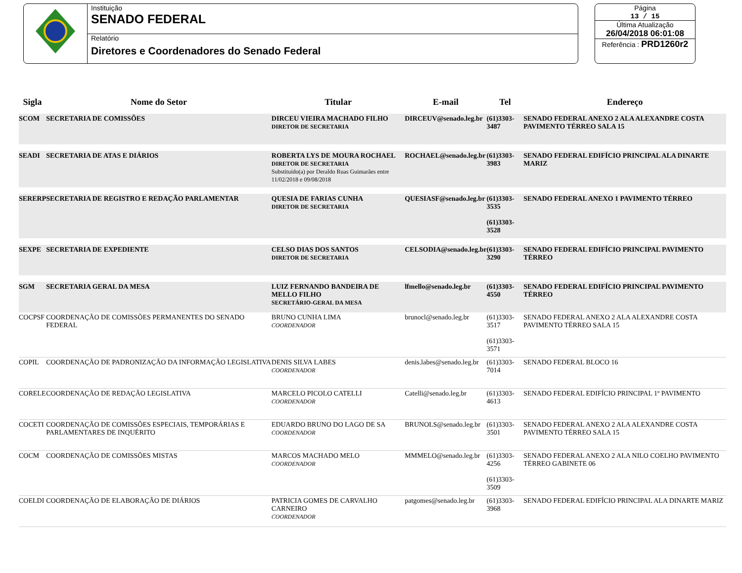Instituição
SENADO FEDERAL
Relatório
Diretores e Coordenadores do Senado Federal
Página
13 / 15
Última Atualização
26/04/2018 06:01:08
Referência : PRD1260r2
| Sigla | Nome do Setor | Titular | E-mail | Tel | Endereço |
| --- | --- | --- | --- | --- | --- |
| SCOM | SECRETARIA DE COMISSÕES | DIRCEU VIEIRA MACHADO FILHO DIRETOR DE SECRETARIA | DIRCEUV@senado.leg.br | (61)3303-3487 | SENADO FEDERAL ANEXO 2 ALA ALEXANDRE COSTA PAVIMENTO TÉRREO SALA 15 |
| SEADI | SECRETARIA DE ATAS E DIÁRIOS | ROBERTA LYS DE MOURA ROCHAEL DIRETOR DE SECRETARIA Substituído(a) por Deraldo Ruas Guimarães entre 11/02/2018 e 09/08/2018 | ROCHAEL@senado.leg.br | (61)3303-3983 | SENADO FEDERAL EDIFÍCIO PRINCIPAL ALA DINARTE MARIZ |
| SERERP | SECRETARIA DE REGISTRO E REDAÇÃO PARLAMENTAR | QUESIA DE FARIAS CUNHA DIRETOR DE SECRETARIA | QUESIASF@senado.leg.br | (61)3303-3535 (61)3303-3528 | SENADO FEDERAL ANEXO 1 PAVIMENTO TÉRREO |
| SEXPE | SECRETARIA DE EXPEDIENTE | CELSO DIAS DOS SANTOS DIRETOR DE SECRETARIA | CELSODIA@senado.leg.br | (61)3303-3290 | SENADO FEDERAL EDIFÍCIO PRINCIPAL PAVIMENTO TÉRREO |
| SGM | SECRETARIA GERAL DA MESA | LUIZ FERNANDO BANDEIRA DE MELLO FILHO SECRETÁRIO-GERAL DA MESA | lfmello@senado.leg.br | (61)3303-4550 | SENADO FEDERAL EDIFÍCIO PRINCIPAL PAVIMENTO TÉRREO |
| COCPSF | COORDENAÇÃO DE COMISSÕES PERMANENTES DO SENADO FEDERAL | BRUNO CUNHA LIMA COORDENADOR | brunocl@senado.leg.br | (61)3303-3517 (61)3303-3571 | SENADO FEDERAL ANEXO 2 ALA ALEXANDRE COSTA PAVIMENTO TÉRREO SALA 15 |
| COPIL | COORDENAÇÃO DE PADRONIZAÇÃO DA INFORMAÇÃO LEGISLATIVA | DENIS SILVA LABES COORDENADOR | denis.labes@senado.leg.br | (61)3303-7014 | SENADO FEDERAL BLOCO 16 |
| CORELE | COORDENAÇÃO DE REDAÇÃO LEGISLATIVA | MARCELO PICOLO CATELLI COORDENADOR | Catelli@senado.leg.br | (61)3303-4613 | SENADO FEDERAL EDIFÍCIO PRINCIPAL 1º PAVIMENTO |
| COCETI | COORDENAÇÃO DE COMISSÕES ESPECIAIS, TEMPORÁRIAS E PARLAMENTARES DE INQUÉRITO | EDUARDO BRUNO DO LAGO DE SA COORDENADOR | BRUNOLS@senado.leg.br | (61)3303-3501 | SENADO FEDERAL ANEXO 2 ALA ALEXANDRE COSTA PAVIMENTO TÉRREO SALA 15 |
| COCM | COORDENAÇÃO DE COMISSÕES MISTAS | MARCOS MACHADO MELO COORDENADOR | MMMELO@senado.leg.br | (61)3303-4256 (61)3303-3509 | SENADO FEDERAL ANEXO 2 ALA NILO COELHO PAVIMENTO TÉRREO GABINETE 06 |
| COELDI | COORDENAÇÃO DE ELABORAÇÃO DE DIÁRIOS | PATRICIA GOMES DE CARVALHO CARNEIRO COORDENADOR | patgomes@senado.leg.br | (61)3303-3968 | SENADO FEDERAL EDIFÍCIO PRINCIPAL ALA DINARTE MARIZ |